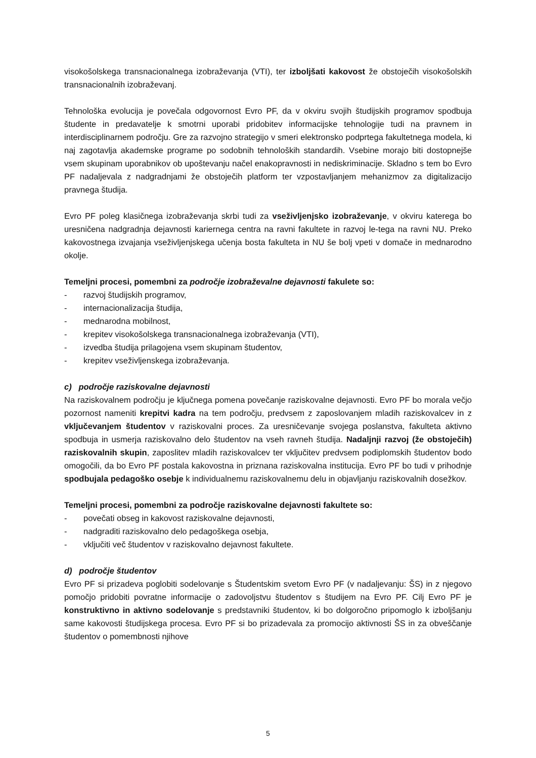visokošolskega transnacionalnega izobraževanja (VTI), ter izboljšati kakovost že obstoječih visokošolskih transnacionalnih izobraževanj.
Tehnološka evolucija je povečala odgovornost Evro PF, da v okviru svojih študijskih programov spodbuja študente in predavatelje k smotrni uporabi pridobitev informacijske tehnologije tudi na pravnem in interdisciplinarnem področju. Gre za razvojno strategijo v smeri elektronsko podprtega fakultetnega modela, ki naj zagotavlja akademske programe po sodobnih tehnoloških standardih. Vsebine morajo biti dostopnejše vsem skupinam uporabnikov ob upoštevanju načel enakopravnosti in nediskriminacije. Skladno s tem bo Evro PF nadaljevala z nadgradnjami že obstoječih platform ter vzpostavljanjem mehanizmov za digitalizacijo pravnega študija.
Evro PF poleg klasičnega izobraževanja skrbi tudi za vseživljenjsko izobraževanje, v okviru katerega bo uresničena nadgradnja dejavnosti kariernega centra na ravni fakultete in razvoj le-tega na ravni NU. Preko kakovostnega izvajanja vseživljenjskega učenja bosta fakulteta in NU še bolj vpeti v domače in mednarodno okolje.
Temeljni procesi, pomembni za področje izobraževalne dejavnosti fakulete so:
- razvoj študijskih programov,
- internacionalizacija študija,
- mednarodna mobilnost,
- krepitev visokošolskega transnacionalnega izobraževanja (VTI),
- izvedba študija prilagojena vsem skupinam študentov,
- krepitev vseživljenskega izobraževanja.
c) področje raziskovalne dejavnosti
Na raziskovalnem področju je ključnega pomena povečanje raziskovalne dejavnosti. Evro PF bo morala večjo pozornost nameniti krepitvi kadra na tem področju, predvsem z zaposlovanjem mladih raziskovalcev in z vključevanjem študentov v raziskovalni proces. Za uresničevanje svojega poslanstva, fakulteta aktivno spodbuja in usmerja raziskovalno delo študentov na vseh ravneh študija. Nadaljnji razvoj (že obstoječih) raziskovalnih skupin, zaposlitev mladih raziskovalcev ter vključitev predvsem podiplomskih študentov bodo omogočili, da bo Evro PF postala kakovostna in priznana raziskovalna institucija. Evro PF bo tudi v prihodnje spodbujala pedagoško osebje k individualnemu raziskovalnemu delu in objavljanju raziskovalnih dosežkov.
Temeljni procesi, pomembni za področje raziskovalne dejavnosti fakultete so:
- povečati obseg in kakovost raziskovalne dejavnosti,
- nadgraditi raziskovalno delo pedagoškega osebja,
- vključiti več študentov v raziskovalno dejavnost fakultete.
d) področje študentov
Evro PF si prizadeva poglobiti sodelovanje s Študentskim svetom Evro PF (v nadaljevanju: ŠS) in z njegovo pomočjo pridobiti povratne informacije o zadovoljstvu študentov s študijem na Evro PF. Cilj Evro PF je konstruktivno in aktivno sodelovanje s predstavniki študentov, ki bo dolgoročno pripomoglo k izboljšanju same kakovosti študijskega procesa. Evro PF si bo prizadevala za promocijo aktivnosti ŠS in za obveščanje študentov o pomembnosti njihove
5